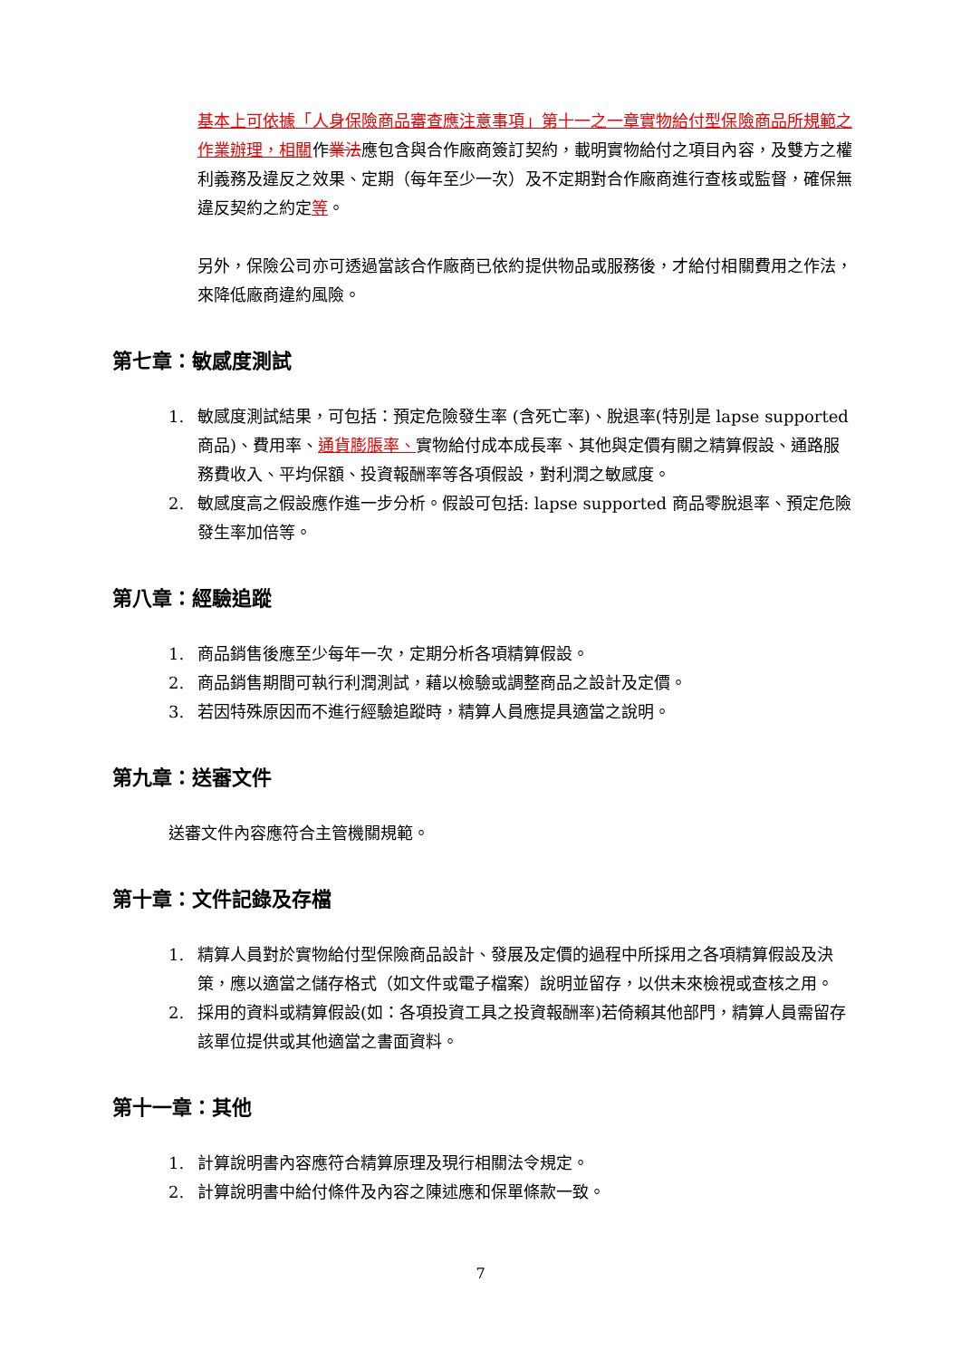基本上可依據「人身保險商品審查應注意事項」第十一之一章實物給付型保險商品所規範之作業辦理，相關作業法應包含與合作廠商簽訂契約，載明實物給付之項目內容，及雙方之權利義務及違反之效果、定期（每年至少一次）及不定期對合作廠商進行查核或監督，確保無違反契約之約定等。
另外，保險公司亦可透過當該合作廠商已依約提供物品或服務後，才給付相關費用之作法，來降低廠商違約風險。
第七章：敏感度測試
1. 敏感度測試結果，可包括：預定危險發生率 (含死亡率)、脫退率(特別是 lapse supported 商品)、費用率、通貨膨脹率、實物給付成本成長率、其他與定價有關之精算假設、通路服務費收入、平均保額、投資報酬率等各項假設，對利潤之敏感度。
2. 敏感度高之假設應作進一步分析。假設可包括: lapse supported 商品零脫退率、預定危險發生率加倍等。
第八章：經驗追蹤
1. 商品銷售後應至少每年一次，定期分析各項精算假設。
2. 商品銷售期間可執行利潤測試，藉以檢驗或調整商品之設計及定價。
3. 若因特殊原因而不進行經驗追蹤時，精算人員應提具適當之說明。
第九章：送審文件
送審文件內容應符合主管機關規範。
第十章：文件記錄及存檔
1. 精算人員對於實物給付型保險商品設計、發展及定價的過程中所採用之各項精算假設及決策，應以適當之儲存格式（如文件或電子檔案）說明並留存，以供未來檢視或查核之用。
2. 採用的資料或精算假設(如：各項投資工具之投資報酬率)若倚賴其他部門，精算人員需留存該單位提供或其他適當之書面資料。
第十一章：其他
1. 計算說明書內容應符合精算原理及現行相關法令規定。
2. 計算說明書中給付條件及內容之陳述應和保單條款一致。
7